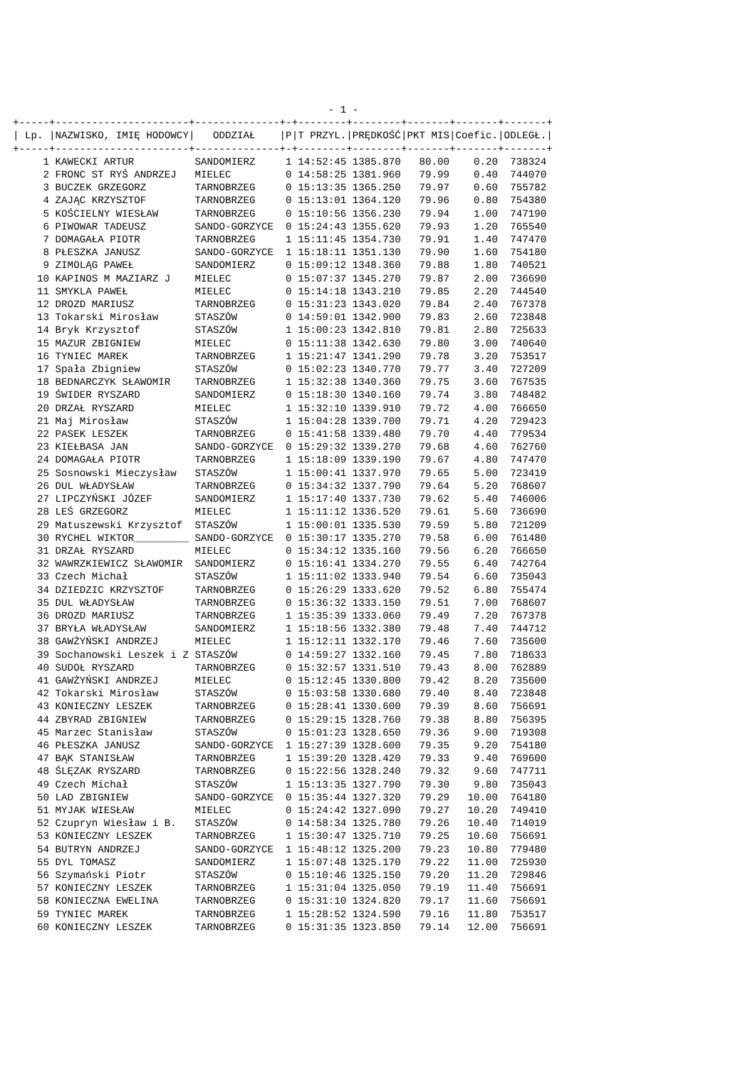- 1 -
+-----+----------------------+--------------+-+--------+--------+-------+-------+-------+
| Lp. |NAZWISKO, IMIĘ HODOWCY|   ODDZIAŁ    |P|T PRZYL.|PRĘDKOŚĆ|PKT MIS|Coefic.|ODLEGŁ.|
+-----+----------------------+--------------+-+--------+--------+-------+-------+-------+
     1 KAWECKI ARTUR          SANDOMIERZ     1 14:52:45 1385.870   80.00    0.20  738324
     2 FRONC ST RYŚ ANDRZEJ   MIELEC         0 14:58:25 1381.960   79.99    0.40  744070
     3 BUCZEK GRZEGORZ        TARNOBRZEG     0 15:13:35 1365.250   79.97    0.60  755782
     4 ZAJĄC KRZYSZTOF        TARNOBRZEG     0 15:13:01 1364.120   79.96    0.80  754380
     5 KOŚCIELNY WIESŁAW      TARNOBRZEG     0 15:10:56 1356.230   79.94    1.00  747190
     6 PIWOWAR TADEUSZ        SANDO-GORZYCE  0 15:24:43 1355.620   79.93    1.20  765540
     7 DOMAGAŁA PIOTR         TARNOBRZEG     1 15:11:45 1354.730   79.91    1.40  747470
     8 PŁESZKA JANUSZ         SANDO-GORZYCE  1 15:18:11 1351.130   79.90    1.60  754180
     9 ZIMOLĄG PAWEŁ          SANDOMIERZ     0 15:09:12 1348.360   79.88    1.80  740521
    10 KAPINOS M MAZIARZ J    MIELEC         0 15:07:37 1345.270   79.87    2.00  736690
    11 SMYKLA PAWEŁ           MIELEC         0 15:14:18 1343.210   79.85    2.20  744540
    12 DROZD MARIUSZ          TARNOBRZEG     0 15:31:23 1343.020   79.84    2.40  767378
    13 Tokarski Mirosław      STASZÓW        0 14:59:01 1342.900   79.83    2.60  723848
    14 Bryk Krzysztof         STASZÓW        1 15:00:23 1342.810   79.81    2.80  725633
    15 MAZUR ZBIGNIEW         MIELEC         0 15:11:38 1342.630   79.80    3.00  740640
    16 TYNIEC MAREK           TARNOBRZEG     1 15:21:47 1341.290   79.78    3.20  753517
    17 Spała Zbigniew         STASZÓW        0 15:02:23 1340.770   79.77    3.40  727209
    18 BEDNARCZYK SŁAWOMIR    TARNOBRZEG     1 15:32:38 1340.360   79.75    3.60  767535
    19 ŚWIDER RYSZARD         SANDOMIERZ     0 15:18:30 1340.160   79.74    3.80  748482
    20 DRZAŁ RYSZARD          MIELEC         1 15:32:10 1339.910   79.72    4.00  766650
    21 Maj Mirosław           STASZÓW        1 15:04:28 1339.700   79.71    4.20  729423
    22 PASEK LESZEK           TARNOBRZEG     0 15:41:58 1339.480   79.70    4.40  779534
    23 KIEŁBASA JAN           SANDO-GORZYCE  0 15:29:32 1339.270   79.68    4.60  762760
    24 DOMAGAŁA PIOTR         TARNOBRZEG     1 15:18:09 1339.190   79.67    4.80  747470
    25 Sosnowski Mieczysław   STASZÓW        1 15:00:41 1337.970   79.65    5.00  723419
    26 DUL WŁADYSŁAW          TARNOBRZEG     0 15:34:32 1337.790   79.64    5.20  768607
    27 LIPCZYŃSKI JÓZEF       SANDOMIERZ     1 15:17:40 1337.730   79.62    5.40  746006
    28 LEŚ GRZEGORZ           MIELEC         1 15:11:12 1336.520   79.61    5.60  736690
    29 Matuszewski Krzysztof  STASZÓW        1 15:00:01 1335.530   79.59    5.80  721209
    30 RYCHEL WIKTOR_________ SANDO-GORZYCE  0 15:30:17 1335.270   79.58    6.00  761480
    31 DRZAŁ RYSZARD          MIELEC         0 15:34:12 1335.160   79.56    6.20  766650
    32 WAWRZKIEWICZ SŁAWOMIR  SANDOMIERZ     0 15:16:41 1334.270   79.55    6.40  742764
    33 Czech Michał           STASZÓW        1 15:11:02 1333.940   79.54    6.60  735043
    34 DZIEDZIC KRZYSZTOF     TARNOBRZEG     0 15:26:29 1333.620   79.52    6.80  755474
    35 DUL WŁADYSŁAW          TARNOBRZEG     0 15:36:32 1333.150   79.51    7.00  768607
    36 DROZD MARIUSZ          TARNOBRZEG     1 15:35:39 1333.060   79.49    7.20  767378
    37 BRYŁA WŁADYSŁAW        SANDOMIERZ     1 15:18:56 1332.380   79.48    7.40  744712
    38 GAWŻYŃSKI ANDRZEJ      MIELEC         1 15:12:11 1332.170   79.46    7.60  735600
    39 Sochanowski Leszek i Z STASZÓW        0 14:59:27 1332.160   79.45    7.80  718633
    40 SUDOŁ RYSZARD          TARNOBRZEG     0 15:32:57 1331.510   79.43    8.00  762889
    41 GAWŻYŃSKI ANDRZEJ      MIELEC         0 15:12:45 1330.800   79.42    8.20  735600
    42 Tokarski Mirosław      STASZÓW        0 15:03:58 1330.680   79.40    8.40  723848
    43 KONIECZNY LESZEK       TARNOBRZEG     0 15:28:41 1330.600   79.39    8.60  756691
    44 ZBYRAD ZBIGNIEW        TARNOBRZEG     0 15:29:15 1328.760   79.38    8.80  756395
    45 Marzec Stanisław       STASZÓW        0 15:01:23 1328.650   79.36    9.00  719308
    46 PŁESZKA JANUSZ         SANDO-GORZYCE  1 15:27:39 1328.600   79.35    9.20  754180
    47 BĄK STANISŁAW          TARNOBRZEG     1 15:39:20 1328.420   79.33    9.40  769600
    48 ŚLĘZAK RYSZARD         TARNOBRZEG     0 15:22:56 1328.240   79.32    9.60  747711
    49 Czech Michał           STASZÓW        1 15:13:35 1327.790   79.30    9.80  735043
    50 LAD ZBIGNIEW           SANDO-GORZYCE  0 15:35:44 1327.320   79.29   10.00  764180
    51 MYJAK WIESŁAW          MIELEC         0 15:24:42 1327.090   79.27   10.20  749410
    52 Czupryn Wiesław i B.   STASZÓW        0 14:58:34 1325.780   79.26   10.40  714019
    53 KONIECZNY LESZEK       TARNOBRZEG     1 15:30:47 1325.710   79.25   10.60  756691
    54 BUTRYN ANDRZEJ         SANDO-GORZYCE  1 15:48:12 1325.200   79.23   10.80  779480
    55 DYL TOMASZ             SANDOMIERZ     1 15:07:48 1325.170   79.22   11.00  725930
    56 Szymański Piotr        STASZÓW        0 15:10:46 1325.150   79.20   11.20  729846
    57 KONIECZNY LESZEK       TARNOBRZEG     1 15:31:04 1325.050   79.19   11.40  756691
    58 KONIECZNA EWELINA      TARNOBRZEG     0 15:31:10 1324.820   79.17   11.60  756691
    59 TYNIEC MAREK           TARNOBRZEG     1 15:28:52 1324.590   79.16   11.80  753517
    60 KONIECZNY LESZEK       TARNOBRZEG     0 15:31:35 1323.850   79.14   12.00  756691